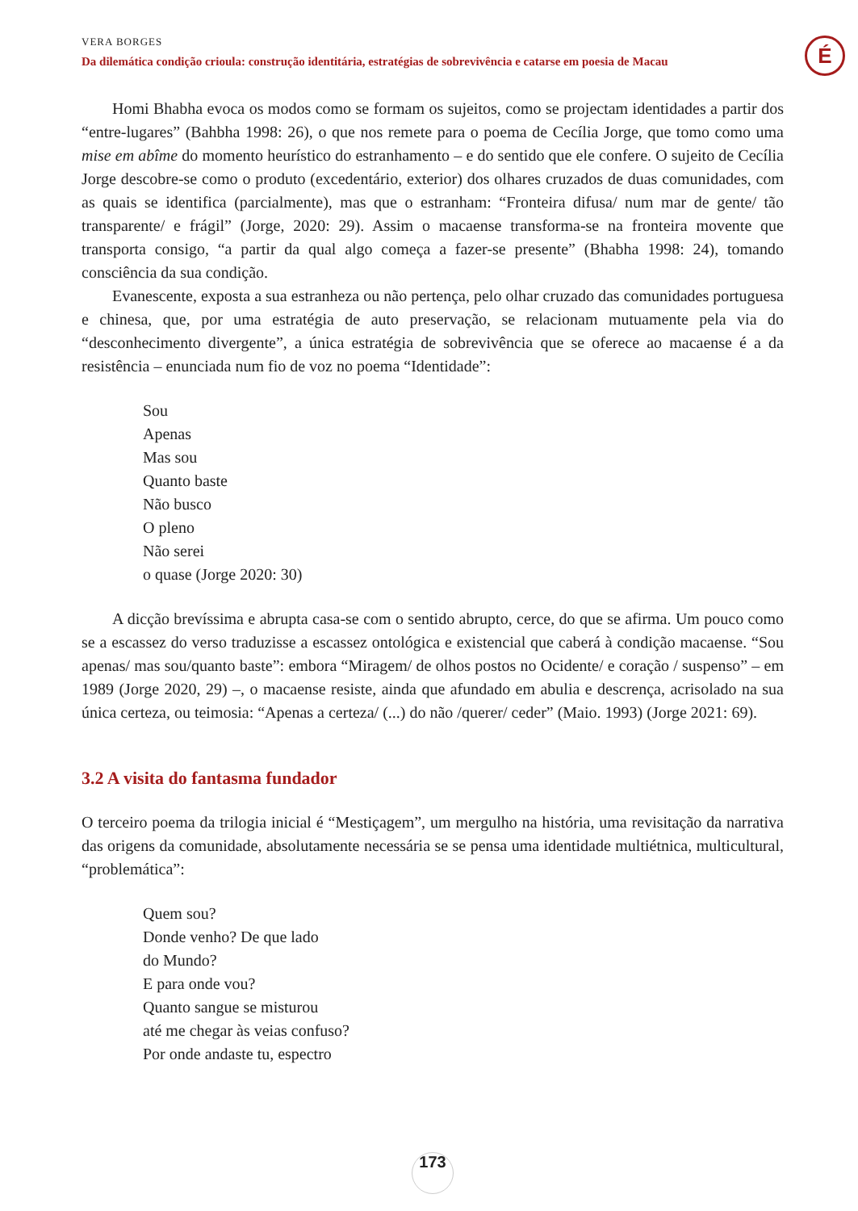VERA BORGES
Da dilemática condição crioula: construção identitária, estratégias de sobrevivência e catarse em poesia de Macau
É
Homi Bhabha evoca os modos como se formam os sujeitos, como se projectam identidades a partir dos “entre-lugares” (Bahbha 1998: 26), o que nos remete para o poema de Cecília Jorge, que tomo como uma mise em abîme do momento heurístico do estranhamento – e do sentido que ele confere. O sujeito de Cecília Jorge descobre-se como o produto (excedentário, exterior) dos olhares cruzados de duas comunidades, com as quais se identifica (parcialmente), mas que o estranham: “Fronteira difusa/ num mar de gente/ tão transparente/ e frágil” (Jorge, 2020: 29). Assim o macaense transforma-se na fronteira movente que transporta consigo, “a partir da qual algo começa a fazer-se presente” (Bhabha 1998: 24), tomando consciência da sua condição.
Evanescente, exposta a sua estranheza ou não pertença, pelo olhar cruzado das comunidades portuguesa e chinesa, que, por uma estratégia de auto preservação, se relacionam mutuamente pela via do “desconhecimento divergente”, a única estratégia de sobrevivência que se oferece ao macaense é a da resistência – enunciada num fio de voz no poema “Identidade”:
Sou
Apenas
Mas sou
Quanto baste
Não busco
O pleno
Não serei
o quase (Jorge 2020: 30)
A dicção brevíssima e abrupta casa-se com o sentido abrupto, cerce, do que se afirma. Um pouco como se a escassez do verso traduzisse a escassez ontológica e existencial que caberá à condição macaense. “Sou apenas/ mas sou/quanto baste”: embora “Miragem/ de olhos postos no Ocidente/ e coração / suspenso” – em 1989 (Jorge 2020, 29) –, o macaense resiste, ainda que afundado em abulia e descrença, acrisolado na sua única certeza, ou teimosia: “Apenas a certeza/ (...) do não /querer/ ceder” (Maio. 1993) (Jorge 2021: 69).
3.2 A visita do fantasma fundador
O terceiro poema da trilogia inicial é “Mestiçagem”, um mergulho na história, uma revisitação da narrativa das origens da comunidade, absolutamente necessária se se pensa uma identidade multiétnica, multicultural, “problemática”:
Quem sou?
Donde venho? De que lado
do Mundo?
E para onde vou?
Quanto sangue se misturou
até me chegar às veias confuso?
Por onde andaste tu, espectro
173